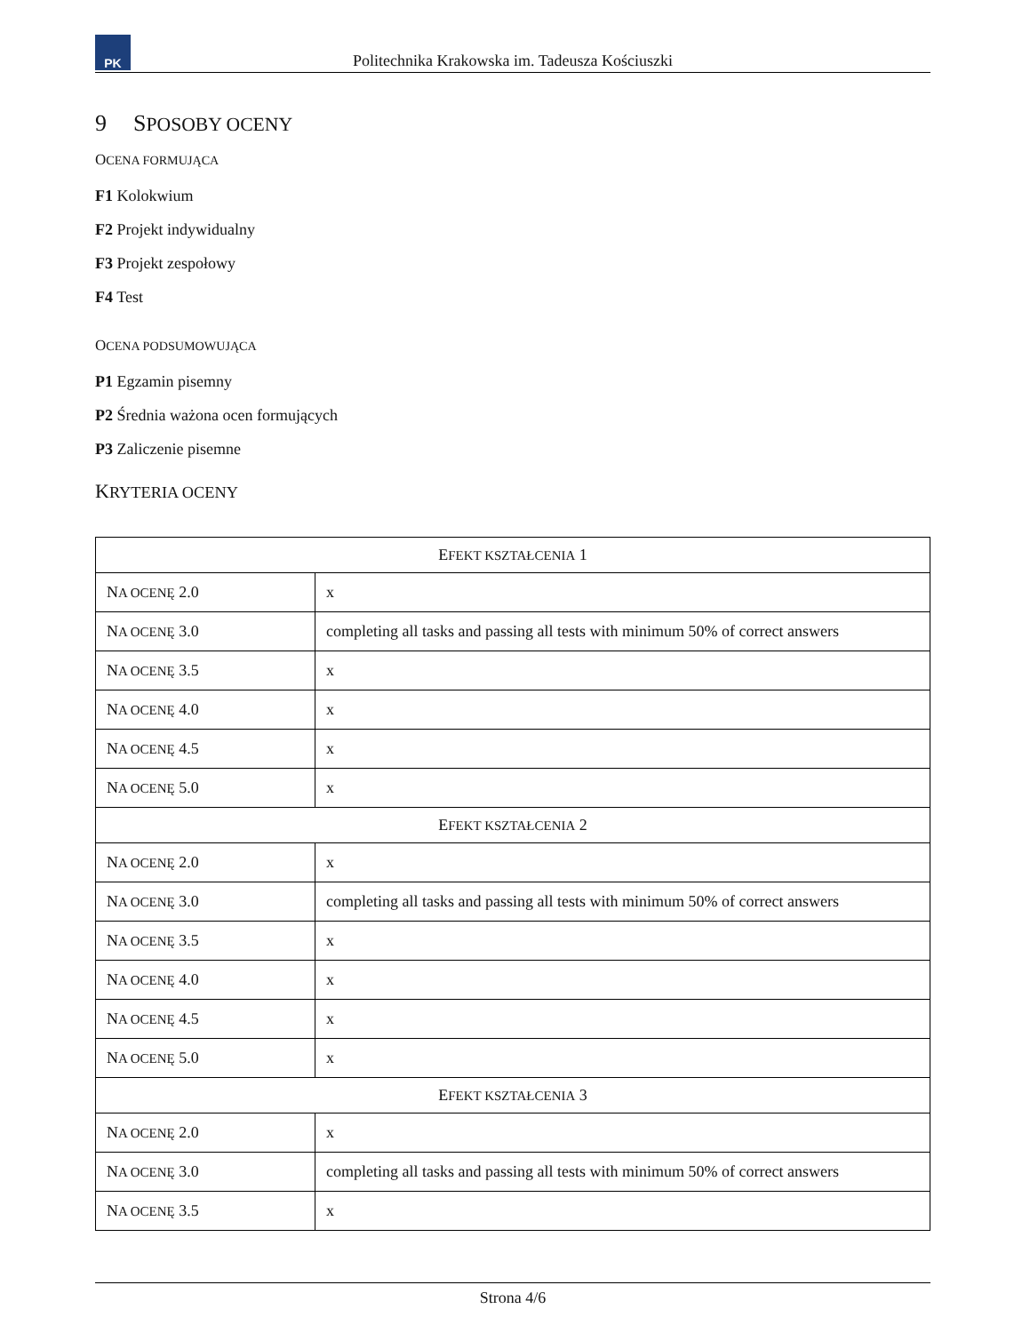PK
Politechnika Krakowska im. Tadeusza Kościuszki
9 SPOSOBY OCENY
OCENA FORMUJĄCA
F1 Kolokwium
F2 Projekt indywidualny
F3 Projekt zespołowy
F4 Test
OCENA PODSUMOWUJĄCA
P1 Egzamin pisemny
P2 Średnia ważona ocen formujących
P3 Zaliczenie pisemne
KRYTERIA OCENY
| E FEKT KSZTAŁCENIA 1 | |
| N A OCENĘ 2.0 | x |
| N A OCENĘ 3.0 | completing all tasks and passing all tests with minimum 50% of correct answers |
| N A OCENĘ 3.5 | x |
| N A OCENĘ 4.0 | x |
| N A OCENĘ 4.5 | x |
| N A OCENĘ 5.0 | x |
| E FEKT KSZTAŁCENIA 2 | |
| N A OCENĘ 2.0 | x |
| N A OCENĘ 3.0 | completing all tasks and passing all tests with minimum 50% of correct answers |
| N A OCENĘ 3.5 | x |
| N A OCENĘ 4.0 | x |
| N A OCENĘ 4.5 | x |
| N A OCENĘ 5.0 | x |
| E FEKT KSZTAŁCENIA 3 | |
| N A OCENĘ 2.0 | x |
| N A OCENĘ 3.0 | completing all tasks and passing all tests with minimum 50% of correct answers |
| N A OCENĘ 3.5 | x |
Strona 4/6